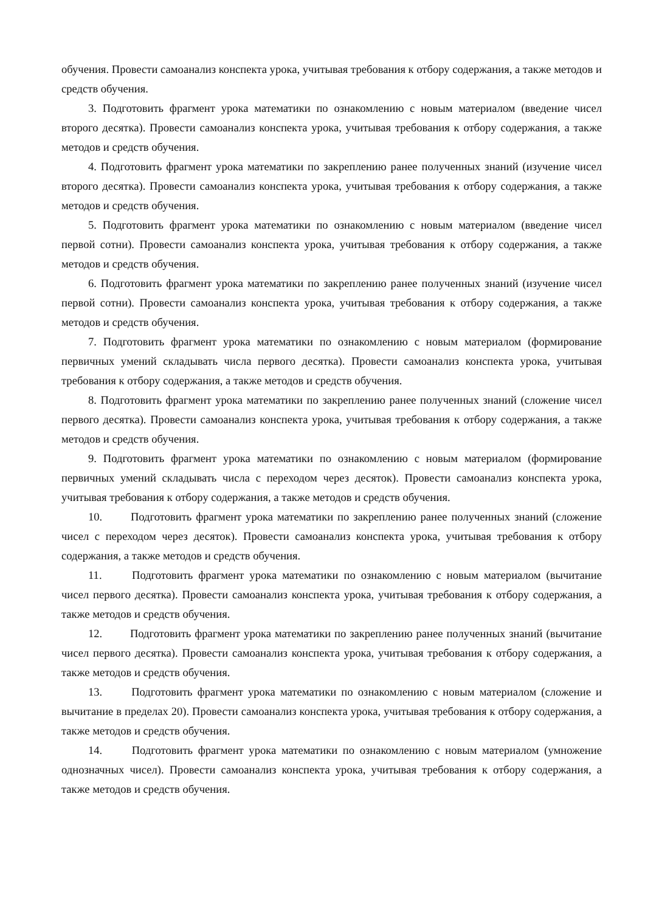обучения. Провести самоанализ конспекта урока, учитывая требования к отбору содержания, а также методов и средств обучения.
3. Подготовить фрагмент урока математики по ознакомлению с новым материалом (введение чисел второго десятка). Провести самоанализ конспекта урока, учитывая требования к отбору содержания, а также методов и средств обучения.
4. Подготовить фрагмент урока математики по закреплению ранее полученных знаний (изучение чисел второго десятка). Провести самоанализ конспекта урока, учитывая требования к отбору содержания, а также методов и средств обучения.
5. Подготовить фрагмент урока математики по ознакомлению с новым материалом (введение чисел первой сотни). Провести самоанализ конспекта урока, учитывая требования к отбору содержания, а также методов и средств обучения.
6. Подготовить фрагмент урока математики по закреплению ранее полученных знаний (изучение чисел первой сотни). Провести самоанализ конспекта урока, учитывая требования к отбору содержания, а также методов и средств обучения.
7. Подготовить фрагмент урока математики по ознакомлению с новым материалом (формирование первичных умений складывать числа первого десятка). Провести самоанализ конспекта урока, учитывая требования к отбору содержания, а также методов и средств обучения.
8. Подготовить фрагмент урока математики по закреплению ранее полученных знаний (сложение чисел первого десятка). Провести самоанализ конспекта урока, учитывая требования к отбору содержания, а также методов и средств обучения.
9. Подготовить фрагмент урока математики по ознакомлению с новым материалом (формирование первичных умений складывать числа с переходом через десяток). Провести самоанализ конспекта урока, учитывая требования к отбору содержания, а также методов и средств обучения.
10. Подготовить фрагмент урока математики по закреплению ранее полученных знаний (сложение чисел с переходом через десяток). Провести самоанализ конспекта урока, учитывая требования к отбору содержания, а также методов и средств обучения.
11. Подготовить фрагмент урока математики по ознакомлению с новым материалом (вычитание чисел первого десятка). Провести самоанализ конспекта урока, учитывая требования к отбору содержания, а также методов и средств обучения.
12. Подготовить фрагмент урока математики по закреплению ранее полученных знаний (вычитание чисел первого десятка). Провести самоанализ конспекта урока, учитывая требования к отбору содержания, а также методов и средств обучения.
13. Подготовить фрагмент урока математики по ознакомлению с новым материалом (сложение и вычитание в пределах 20). Провести самоанализ конспекта урока, учитывая требования к отбору содержания, а также методов и средств обучения.
14. Подготовить фрагмент урока математики по ознакомлению с новым материалом (умножение однозначных чисел). Провести самоанализ конспекта урока, учитывая требования к отбору содержания, а также методов и средств обучения.